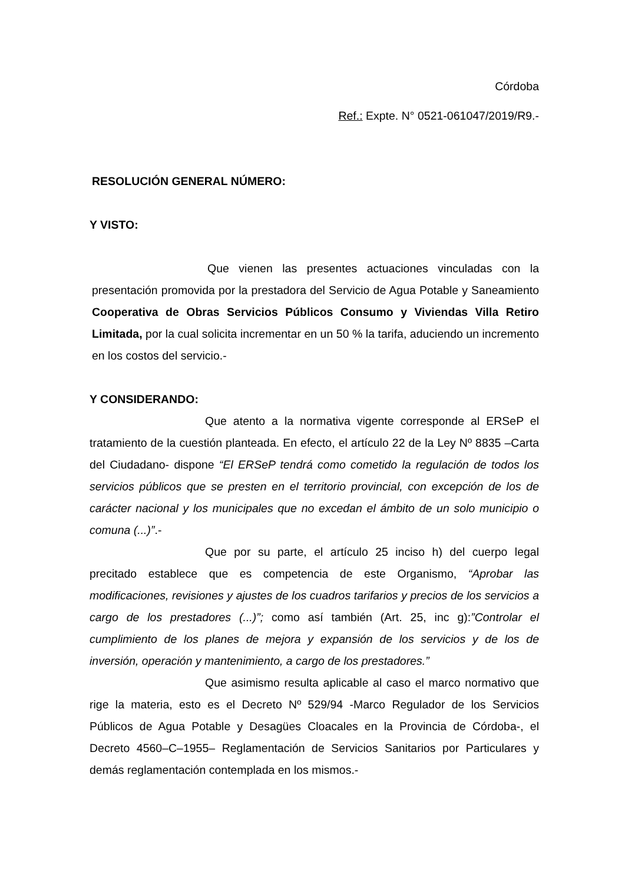Córdoba
Ref.: Expte. N° 0521-061047/2019/R9.-
RESOLUCIÓN GENERAL NÚMERO:
Y VISTO:
Que vienen las presentes actuaciones vinculadas con la presentación promovida por la prestadora del Servicio de Agua Potable y Saneamiento Cooperativa de Obras Servicios Públicos Consumo y Viviendas Villa Retiro Limitada, por la cual solicita incrementar en un 50 % la tarifa, aduciendo un incremento en los costos del servicio.-
Y CONSIDERANDO:
Que atento a la normativa vigente corresponde al ERSeP el tratamiento de la cuestión planteada. En efecto, el artículo 22 de la Ley Nº 8835 –Carta del Ciudadano- dispone “El ERSeP tendrá como cometido la regulación de todos los servicios públicos que se presten en el territorio provincial, con excepción de los de carácter nacional y los municipales que no excedan el ámbito de un solo municipio o comuna (...)”.-
Que por su parte, el artículo 25 inciso h) del cuerpo legal precitado establece que es competencia de este Organismo, “Aprobar las modificaciones, revisiones y ajustes de los cuadros tarifarios y precios de los servicios a cargo de los prestadores (...)”; como así también (Art. 25, inc g):”Controlar el cumplimiento de los planes de mejora y expansión de los servicios y de los de inversión, operación y mantenimiento, a cargo de los prestadores.”
Que asimismo resulta aplicable al caso el marco normativo que rige la materia, esto es el Decreto Nº 529/94 -Marco Regulador de los Servicios Públicos de Agua Potable y Desagües Cloacales en la Provincia de Córdoba-, el Decreto 4560–C–1955– Reglamentación de Servicios Sanitarios por Particulares y demás reglamentación contemplada en los mismos.-